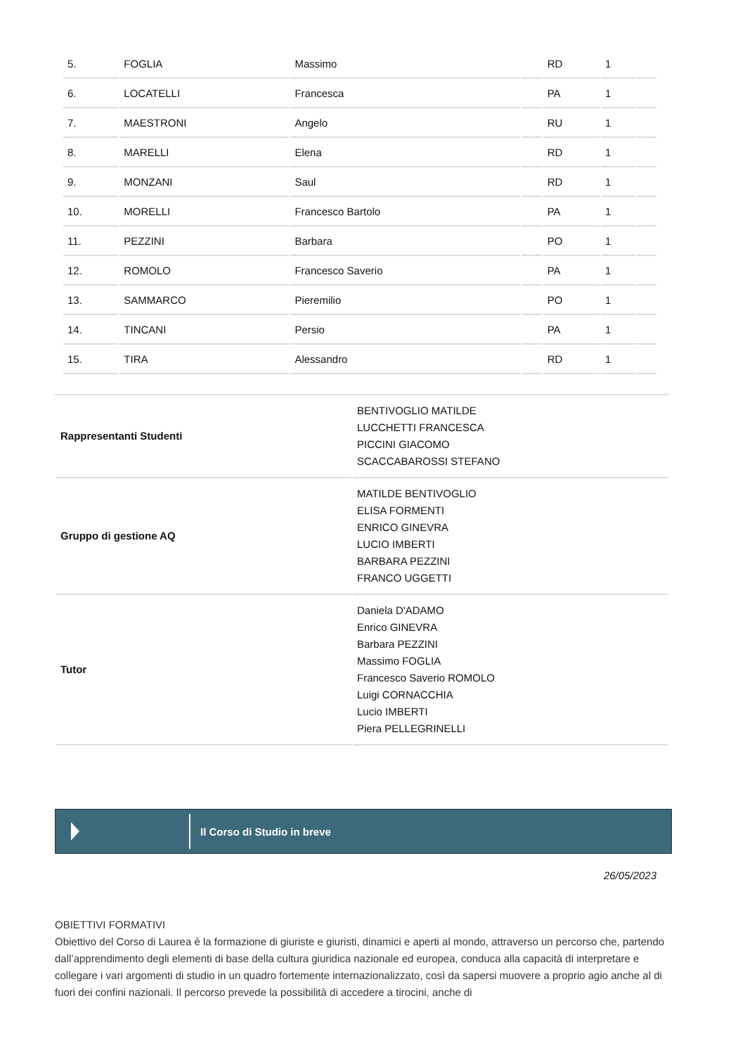| 5. | FOGLIA | Massimo | | RD | 1 | |
| 6. | LOCATELLI | Francesca | | PA | 1 | |
| 7. | MAESTRONI | Angelo | | RU | 1 | |
| 8. | MARELLI | Elena | | RD | 1 | |
| 9. | MONZANI | Saul | | RD | 1 | |
| 10. | MORELLI | Francesco Bartolo | | PA | 1 | |
| 11. | PEZZINI | Barbara | | PO | 1 | |
| 12. | ROMOLO | Francesco Saverio | | PA | 1 | |
| 13. | SAMMARCO | Pieremilio | | PO | 1 | |
| 14. | TINCANI | Persio | | PA | 1 | |
| 15. | TIRA | Alessandro | | RD | 1 | |
| Rappresentanti Studenti | BENTIVOGLIO MATILDE LUCCHETTI FRANCESCA PICCINI GIACOMO SCACCABAROSSI STEFANO |
| Gruppo di gestione AQ | MATILDE BENTIVOGLIO ELISA FORMENTI ENRICO GINEVRA LUCIO IMBERTI BARBARA PEZZINI FRANCO UGGETTI |
| Tutor | Daniela D'ADAMO Enrico GINEVRA Barbara PEZZINI Massimo FOGLIA Francesco Saverio ROMOLO Luigi CORNACCHIA Lucio IMBERTI Piera PELLEGRINELLI |
Il Corso di Studio in breve
26/05/2023
OBIETTIVI FORMATIVI
Obiettivo del Corso di Laurea è la formazione di giuriste e giuristi, dinamici e aperti al mondo, attraverso un percorso che, partendo dall’apprendimento degli elementi di base della cultura giuridica nazionale ed europea, conduca alla capacità di interpretare e collegare i vari argomenti di studio in un quadro fortemente internazionalizzato, così da sapersi muovere a proprio agio anche al di fuori dei confini nazionali. Il percorso prevede la possibilità di accedere a tirocini, anche di